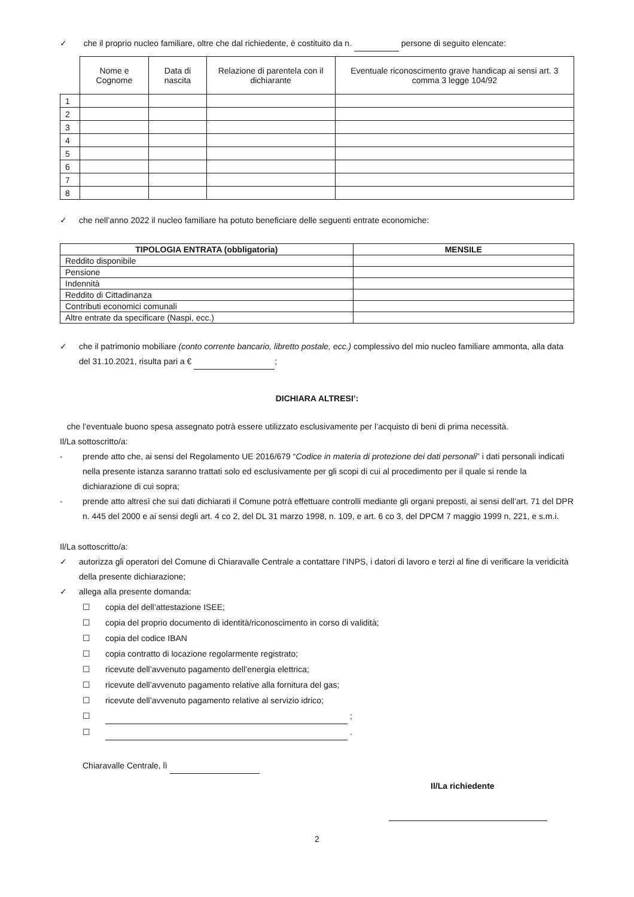✓ che il proprio nucleo familiare, oltre che dal richiedente, è costituito da n. persone di seguito elencate:
| | Nome e Cognome | Data di nascita | Relazione di parentela con il dichiarante | Eventuale riconoscimento grave handicap ai sensi art. 3 comma 3 legge 104/92 |
| --- | --- | --- | --- | --- |
| 1 | | | | |
| 2 | | | | |
| 3 | | | | |
| 4 | | | | |
| 5 | | | | |
| 6 | | | | |
| 7 | | | | |
| 8 | | | | |
✓ che nell’anno 2022 il nucleo familiare ha potuto beneficiare delle seguenti entrate economiche:
| TIPOLOGIA ENTRATA (obbligatoria) | MENSILE |
| --- | --- |
| Reddito disponibile | |
| Pensione | |
| Indennità | |
| Reddito di Cittadinanza | |
| Contributi economici comunali | |
| Altre entrate da specificare (Naspi, ecc.) | |
✓ che il patrimonio mobiliare (conto corrente bancario, libretto postale, ecc.) complessivo del mio nucleo familiare ammonta, alla data del 31.10.2021, risulta pari a € ;
DICHIARA ALTRESI’:
che l’eventuale buono spesa assegnato potrà essere utilizzato esclusivamente per l’acquisto di beni di prima necessità.
Il/La sottoscritto/a:
- prende atto che, ai sensi del Regolamento UE 2016/679 “Codice in materia di protezione dei dati personali” i dati personali indicati nella presente istanza saranno trattati solo ed esclusivamente per gli scopi di cui al procedimento per il quale si rende la dichiarazione di cui sopra;
- prende atto altresì che sui dati dichiarati il Comune potrà effettuare controlli mediante gli organi preposti, ai sensi dell’art. 71 del DPR n. 445 del 2000 e ai sensi degli art. 4 co 2, del DL 31 marzo 1998, n. 109, e art. 6 co 3, del DPCM 7 maggio 1999 n, 221, e s.m.i.
Il/La sottoscritto/a:
✓ autorizza gli operatori del Comune di Chiaravalle Centrale a contattare l’INPS, i datori di lavoro e terzi al fine di verificare la veridicità della presente dichiarazione;
✓ allega alla presente domanda:
☐ copia del dell’attestazione ISEE;
☐ copia del proprio documento di identità/riconoscimento in corso di validità;
☐ copia del codice IBAN
☐ copia contratto di locazione regolarmente registrato;
☐ ricevute dell’avvenuto pagamento dell’energia elettrica;
☐ ricevute dell’avvenuto pagamento relative alla fornitura del gas;
☐ ricevute dell’avvenuto pagamento relative al servizio idrico;
☐ ;
☐ .
Chiaravalle Centrale, lì
Il/La richiedente
2